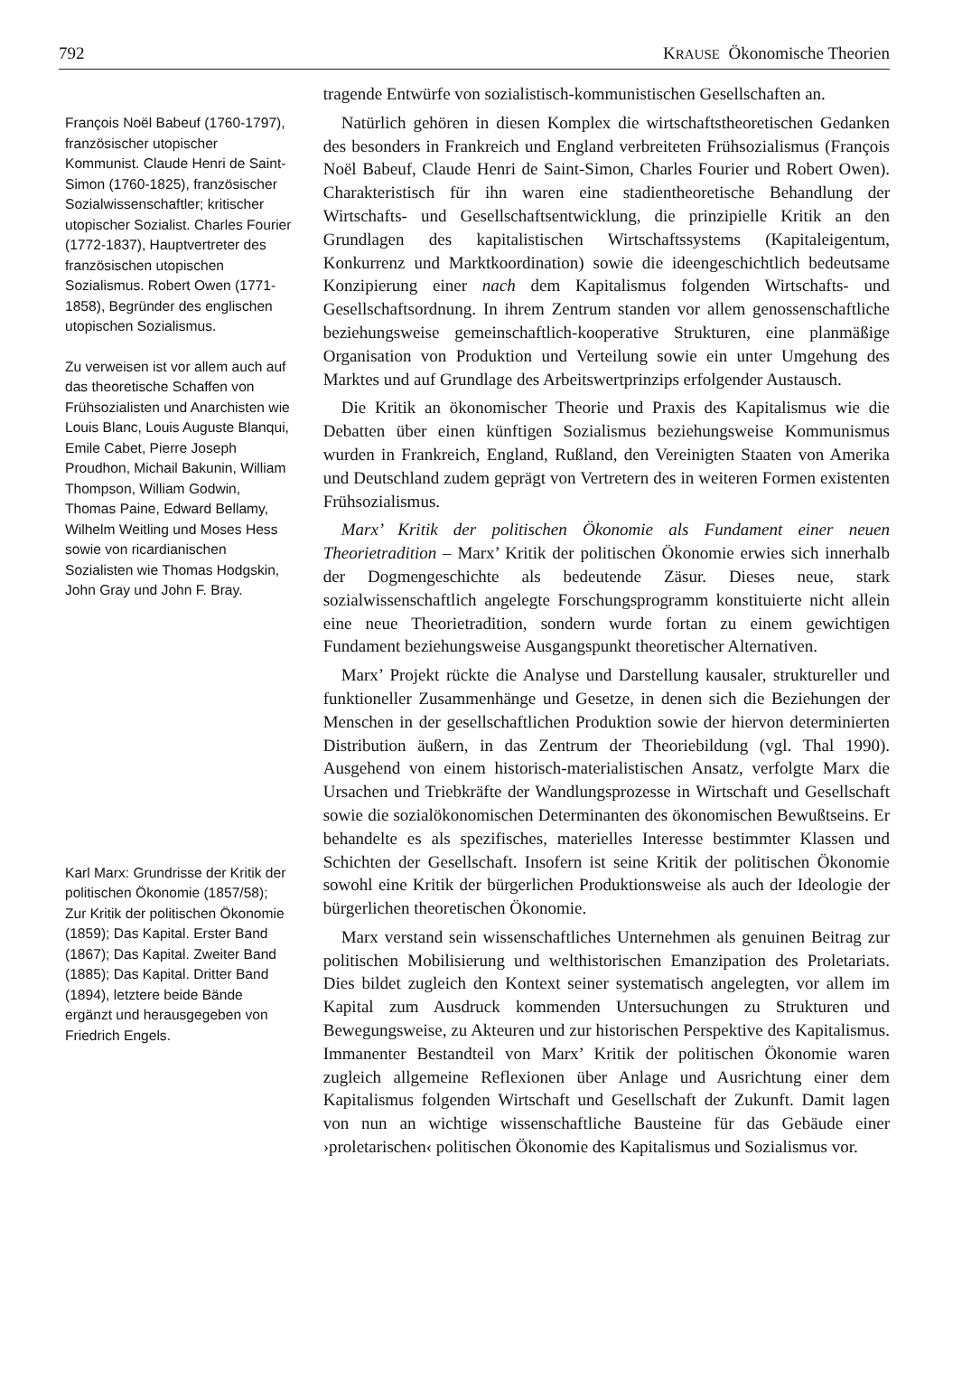792 KRAUSE Ökonomische Theorien
François Noël Babeuf (1760-1797), französischer utopischer Kommunist. Claude Henri de Saint-Simon (1760-1825), französischer Sozialwissenschaftler; kritischer utopischer Sozialist. Charles Fourier (1772-1837), Hauptvertreter des französischen utopischen Sozialismus. Robert Owen (1771-1858), Begründer des englischen utopischen Sozialismus.
Zu verweisen ist vor allem auch auf das theoretische Schaffen von Frühsozialisten und Anarchisten wie Louis Blanc, Louis Auguste Blanqui, Emile Cabet, Pierre Joseph Proudhon, Michail Bakunin, William Thompson, William Godwin, Thomas Paine, Edward Bellamy, Wilhelm Weitling und Moses Hess sowie von ricardianischen Sozialisten wie Thomas Hodgskin, John Gray und John F. Bray.
Karl Marx: Grundrisse der Kritik der politischen Ökonomie (1857/58); Zur Kritik der politischen Ökonomie (1859); Das Kapital. Erster Band (1867); Das Kapital. Zweiter Band (1885); Das Kapital. Dritter Band (1894), letztere beide Bände ergänzt und herausgegeben von Friedrich Engels.
tragende Entwürfe von sozialistisch-kommunistischen Gesellschaften an.
Natürlich gehören in diesen Komplex die wirtschaftstheoretischen Gedanken des besonders in Frankreich und England verbreiteten Frühsozialismus (François Noël Babeuf, Claude Henri de Saint-Simon, Charles Fourier und Robert Owen). Charakteristisch für ihn waren eine stadientheoretische Behandlung der Wirtschafts- und Gesellschaftsentwicklung, die prinzipielle Kritik an den Grundlagen des kapitalistischen Wirtschaftssystems (Kapitaleigentum, Konkurrenz und Marktkoordination) sowie die ideengeschichtlich bedeutsame Konzipierung einer nach dem Kapitalismus folgenden Wirtschafts- und Gesellschaftsordnung. In ihrem Zentrum standen vor allem genossenschaftliche beziehungsweise gemeinschaftlich-kooperative Strukturen, eine planmäßige Organisation von Produktion und Verteilung sowie ein unter Umgehung des Marktes und auf Grundlage des Arbeitswertprinzips erfolgender Austausch.
Die Kritik an ökonomischer Theorie und Praxis des Kapitalismus wie die Debatten über einen künftigen Sozialismus beziehungsweise Kommunismus wurden in Frankreich, England, Rußland, den Vereinigten Staaten von Amerika und Deutschland zudem geprägt von Vertretern des in weiteren Formen existenten Frühsozialismus.
Marx’ Kritik der politischen Ökonomie als Fundament einer neuen Theorietradition – Marx’ Kritik der politischen Ökonomie erwies sich innerhalb der Dogmengeschichte als bedeutende Zäsur. Dieses neue, stark sozialwissenschaftlich angelegte Forschungsprogramm konstituierte nicht allein eine neue Theorietradition, sondern wurde fortan zu einem gewichtigen Fundament beziehungsweise Ausgangspunkt theoretischer Alternativen.
Marx’ Projekt rückte die Analyse und Darstellung kausaler, struktureller und funktioneller Zusammenhänge und Gesetze, in denen sich die Beziehungen der Menschen in der gesellschaftlichen Produktion sowie der hiervon determinierten Distribution äußern, in das Zentrum der Theoriebildung (vgl. Thal 1990). Ausgehend von einem historisch-materialistischen Ansatz, verfolgte Marx die Ursachen und Triebkräfte der Wandlungsprozesse in Wirtschaft und Gesellschaft sowie die sozialökonomischen Determinanten des ökonomischen Bewußtseins. Er behandelte es als spezifisches, materielles Interesse bestimmter Klassen und Schichten der Gesellschaft. Insofern ist seine Kritik der politischen Ökonomie sowohl eine Kritik der bürgerlichen Produktionsweise als auch der Ideologie der bürgerlichen theoretischen Ökonomie.
Marx verstand sein wissenschaftliches Unternehmen als genuinen Beitrag zur politischen Mobilisierung und welthistorischen Emanzipation des Proletariats. Dies bildet zugleich den Kontext seiner systematisch angelegten, vor allem im Kapital zum Ausdruck kommenden Untersuchungen zu Strukturen und Bewegungsweise, zu Akteuren und zur historischen Perspektive des Kapitalismus. Immanenter Bestandteil von Marx’ Kritik der politischen Ökonomie waren zugleich allgemeine Reflexionen über Anlage und Ausrichtung einer dem Kapitalismus folgenden Wirtschaft und Gesellschaft der Zukunft. Damit lagen von nun an wichtige wissenschaftliche Bausteine für das Gebäude einer ›proletarischen‹ politischen Ökonomie des Kapitalismus und Sozialismus vor.